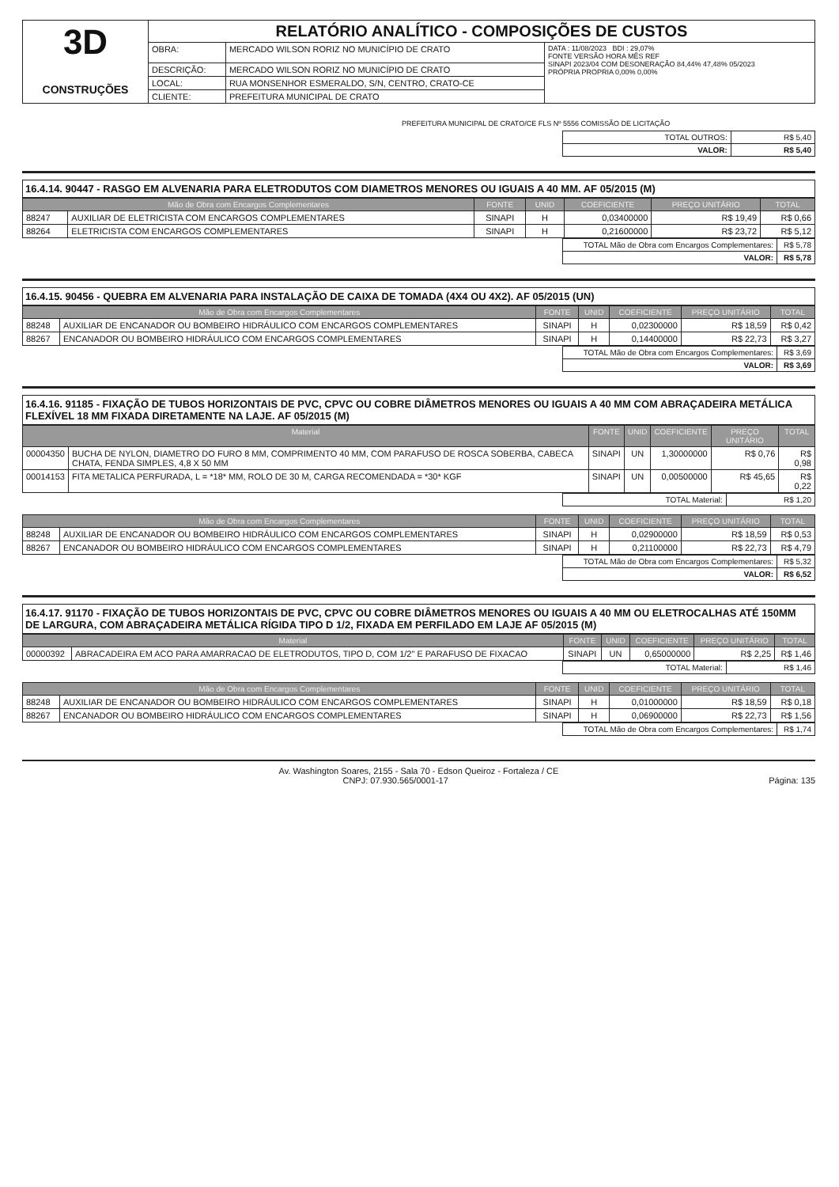| 3D CONSTRUÇÕES | RELATÓRIO ANALÍTICO - COMPOSIÇÕES DE CUSTOS | | |
| | OBRA: | MERCADO WILSON RORIZ NO MUNICÍPIO DE CRATO | DATA : 11/08/2023 BDI : 29,07% FONTE VERSÃO HORA MÊS REF SINAPI 2023/04 COM DESONERAÇÃO 84,44% 47,48% 05/2023 PRÓPRIA PROPRIA 0,00% 0,00% |
| | DESCRIÇÃO: | MERCADO WILSON RORIZ NO MUNICÍPIO DE CRATO | |
| | LOCAL: | RUA MONSENHOR ESMERALDO, S/N, CENTRO, CRATO-CE | |
| | CLIENTE: | PREFEITURA MUNICIPAL DE CRATO | |
PREFEITURA MUNICIPAL DE CRATO/CE FLS Nº 5556 COMISSÃO DE LICITAÇÃO
| TOTAL OUTROS: | R$ 5,40 |
| VALOR: | R$ 5,40 |
16.4.14. 90447 - RASGO EM ALVENARIA PARA ELETRODUTOS COM DIAMETROS MENORES OU IGUAIS A 40 MM. AF 05/2015 (M)
| Mão de Obra com Encargos Complementares | | FONTE | UNID | COEFICIENTE | PREÇO UNITÁRIO | TOTAL |
| --- | --- | --- | --- | --- | --- | --- |
| 88247 | AUXILIAR DE ELETRICISTA COM ENCARGOS COMPLEMENTARES | SINAPI | H | 0,03400000 | R$ 19,49 | R$ 0,66 |
| 88264 | ELETRICISTA COM ENCARGOS COMPLEMENTARES | SINAPI | H | 0,21600000 | R$ 23,72 | R$ 5,12 |
| TOTAL Mão de Obra com Encargos Complementares: | R$ 5,78 |
| VALOR: | R$ 5,78 |
16.4.15. 90456 - QUEBRA EM ALVENARIA PARA INSTALAÇÃO DE CAIXA DE TOMADA (4X4 OU 4X2). AF 05/2015 (UN)
| Mão de Obra com Encargos Complementares | | FONTE | UNID | COEFICIENTE | PREÇO UNITÁRIO | TOTAL |
| --- | --- | --- | --- | --- | --- | --- |
| 88248 | AUXILIAR DE ENCANADOR OU BOMBEIRO HIDRÁULICO COM ENCARGOS COMPLEMENTARES | SINAPI | H | 0,02300000 | R$ 18,59 | R$ 0,42 |
| 88267 | ENCANADOR OU BOMBEIRO HIDRÁULICO COM ENCARGOS COMPLEMENTARES | SINAPI | H | 0,14400000 | R$ 22,73 | R$ 3,27 |
| TOTAL Mão de Obra com Encargos Complementares: | R$ 3,69 |
| VALOR: | R$ 3,69 |
16.4.16. 91185 - FIXAÇÃO DE TUBOS HORIZONTAIS DE PVC, CPVC OU COBRE DIÂMETROS MENORES OU IGUAIS A 40 MM COM ABRAÇADEIRA METÁLICA FLEXÍVEL 18 MM FIXADA DIRETAMENTE NA LAJE. AF 05/2015 (M)
| Material | | FONTE | UNID | COEFICIENTE | PREÇO UNITÁRIO | TOTAL |
| --- | --- | --- | --- | --- | --- | --- |
| 00004350 | BUCHA DE NYLON, DIAMETRO DO FURO 8 MM, COMPRIMENTO 40 MM, COM PARAFUSO DE ROSCA SOBERBA, CABECA CHATA, FENDA SIMPLES, 4,8 X 50 MM | SINAPI | UN | 1,30000000 | R$ 0,76 | R$ 0,98 |
| 00014153 | FITA METALICA PERFURADA, L = *18* MM, ROLO DE 30 M, CARGA RECOMENDADA = *30* KGF | SINAPI | UN | 0,00500000 | R$ 45,65 | R$ 0,22 |
| TOTAL Material: | R$ 1,20 |
| Mão de Obra com Encargos Complementares | | FONTE | UNID | COEFICIENTE | PREÇO UNITÁRIO | TOTAL |
| --- | --- | --- | --- | --- | --- | --- |
| 88248 | AUXILIAR DE ENCANADOR OU BOMBEIRO HIDRÁULICO COM ENCARGOS COMPLEMENTARES | SINAPI | H | 0,02900000 | R$ 18,59 | R$ 0,53 |
| 88267 | ENCANADOR OU BOMBEIRO HIDRÁULICO COM ENCARGOS COMPLEMENTARES | SINAPI | H | 0,21100000 | R$ 22,73 | R$ 4,79 |
| TOTAL Mão de Obra com Encargos Complementares: | R$ 5,32 |
| VALOR: | R$ 6,52 |
16.4.17. 91170 - FIXAÇÃO DE TUBOS HORIZONTAIS DE PVC, CPVC OU COBRE DIÂMETROS MENORES OU IGUAIS A 40 MM OU ELETROCALHAS ATÉ 150MM DE LARGURA, COM ABRAÇADEIRA METÁLICA RÍGIDA TIPO D 1/2, FIXADA EM PERFILADO EM LAJE AF 05/2015 (M)
| Material | | FONTE | UNID | COEFICIENTE | PREÇO UNITÁRIO | TOTAL |
| --- | --- | --- | --- | --- | --- | --- |
| 00000392 | ABRACADEIRA EM ACO PARA AMARRACAO DE ELETRODUTOS, TIPO D, COM 1/2" E PARAFUSO DE FIXACAO | SINAPI | UN | 0,65000000 | R$ 2,25 | R$ 1,46 |
| TOTAL Material: | R$ 1,46 |
| Mão de Obra com Encargos Complementares | | FONTE | UNID | COEFICIENTE | PREÇO UNITÁRIO | TOTAL |
| --- | --- | --- | --- | --- | --- | --- |
| 88248 | AUXILIAR DE ENCANADOR OU BOMBEIRO HIDRÁULICO COM ENCARGOS COMPLEMENTARES | SINAPI | H | 0,01000000 | R$ 18,59 | R$ 0,18 |
| 88267 | ENCANADOR OU BOMBEIRO HIDRÁULICO COM ENCARGOS COMPLEMENTARES | SINAPI | H | 0,06900000 | R$ 22,73 | R$ 1,56 |
| TOTAL Mão de Obra com Encargos Complementares: | R$ 1,74 |
Av. Washington Soares, 2155 - Sala 70 - Edson Queiroz - Fortaleza / CE
CNPJ: 07.930.565/0001-17 Página: 135